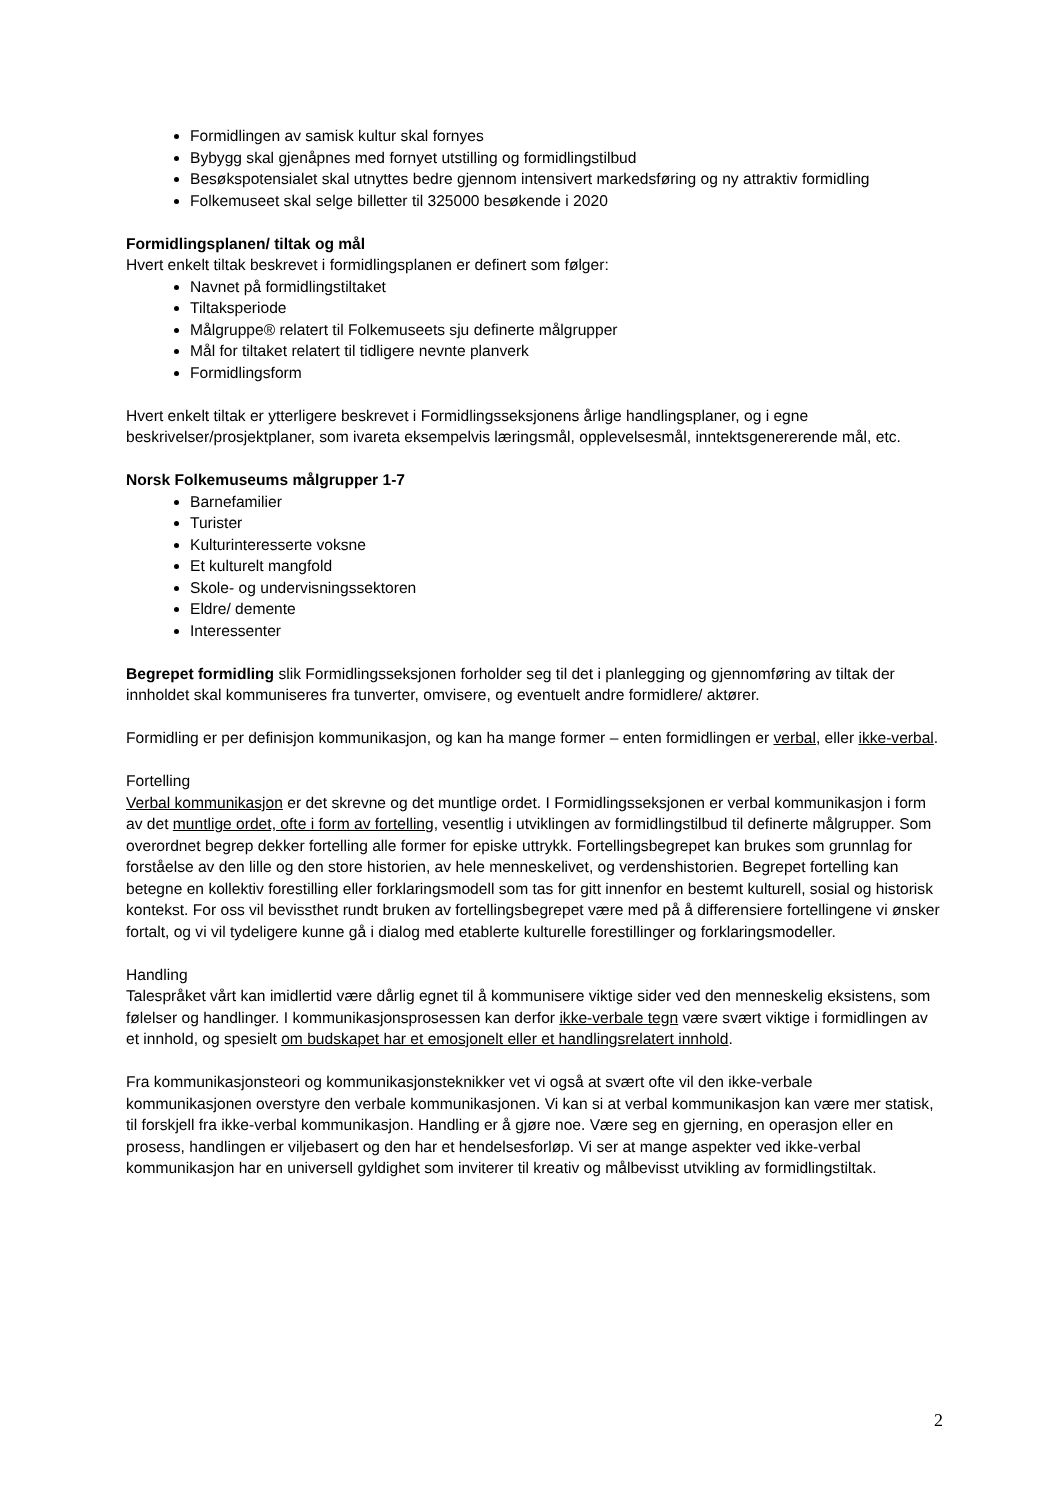Formidlingen av samisk kultur skal fornyes
Bybygg skal gjenåpnes med fornyet utstilling og formidlingstilbud
Besøkspotensialet skal utnyttes bedre gjennom intensivert markedsføring og ny attraktiv formidling
Folkemuseet skal selge billetter til 325000 besøkende i 2020
Formidlingsplanen/ tiltak og mål
Hvert enkelt tiltak beskrevet i formidlingsplanen er definert som følger:
Navnet på formidlingstiltaket
Tiltaksperiode
Målgruppe® relatert til Folkemuseets sju definerte målgrupper
Mål for tiltaket relatert til tidligere nevnte planverk
Formidlingsform
Hvert enkelt tiltak er ytterligere beskrevet i Formidlingsseksjonens årlige handlingsplaner, og i egne beskrivelser/prosjektplaner, som ivareta eksempelvis læringsmål, opplevelsesmål, inntektsgenererende mål, etc.
Norsk Folkemuseums målgrupper 1-7
Barnefamilier
Turister
Kulturinteresserte voksne
Et kulturelt mangfold
Skole- og undervisningssektoren
Eldre/ demente
Interessenter
Begrepet formidling slik Formidlingsseksjonen forholder seg til det i planlegging og gjennomføring av tiltak der innholdet skal kommuniseres fra tunverter, omvisere, og eventuelt andre formidlere/ aktører.
Formidling er per definisjon kommunikasjon, og kan ha mange former – enten formidlingen er verbal, eller ikke-verbal.
Fortelling
Verbal kommunikasjon er det skrevne og det muntlige ordet. I Formidlingsseksjonen er verbal kommunikasjon i form av det muntlige ordet, ofte i form av fortelling, vesentlig i utviklingen av formidlingstilbud til definerte målgrupper. Som overordnet begrep dekker fortelling alle former for episke uttrykk. Fortellingsbegrepet kan brukes som grunnlag for forståelse av den lille og den store historien, av hele menneskelivet, og verdenshistorien. Begrepet fortelling kan betegne en kollektiv forestilling eller forklaringsmodell som tas for gitt innenfor en bestemt kulturell, sosial og historisk kontekst. For oss vil bevissthet rundt bruken av fortellingsbegrepet være med på å differensiere fortellingene vi ønsker fortalt, og vi vil tydeligere kunne gå i dialog med etablerte kulturelle forestillinger og forklaringsmodeller.
Handling
Talespråket vårt kan imidlertid være dårlig egnet til å kommunisere viktige sider ved den menneskelig eksistens, som følelser og handlinger. I kommunikasjonsprosessen kan derfor ikke-verbale tegn være svært viktige i formidlingen av et innhold, og spesielt om budskapet har et emosjonelt eller et handlingsrelatert innhold.
Fra kommunikasjonsteori og kommunikasjonsteknikker vet vi også at svært ofte vil den ikke-verbale kommunikasjonen overstyre den verbale kommunikasjonen. Vi kan si at verbal kommunikasjon kan være mer statisk, til forskjell fra ikke-verbal kommunikasjon. Handling er å gjøre noe. Være seg en gjerning, en operasjon eller en prosess, handlingen er viljebasert og den har et hendelsesforløp. Vi ser at mange aspekter ved ikke-verbal kommunikasjon har en universell gyldighet som inviterer til kreativ og målbevisst utvikling av formidlingstiltak.
2